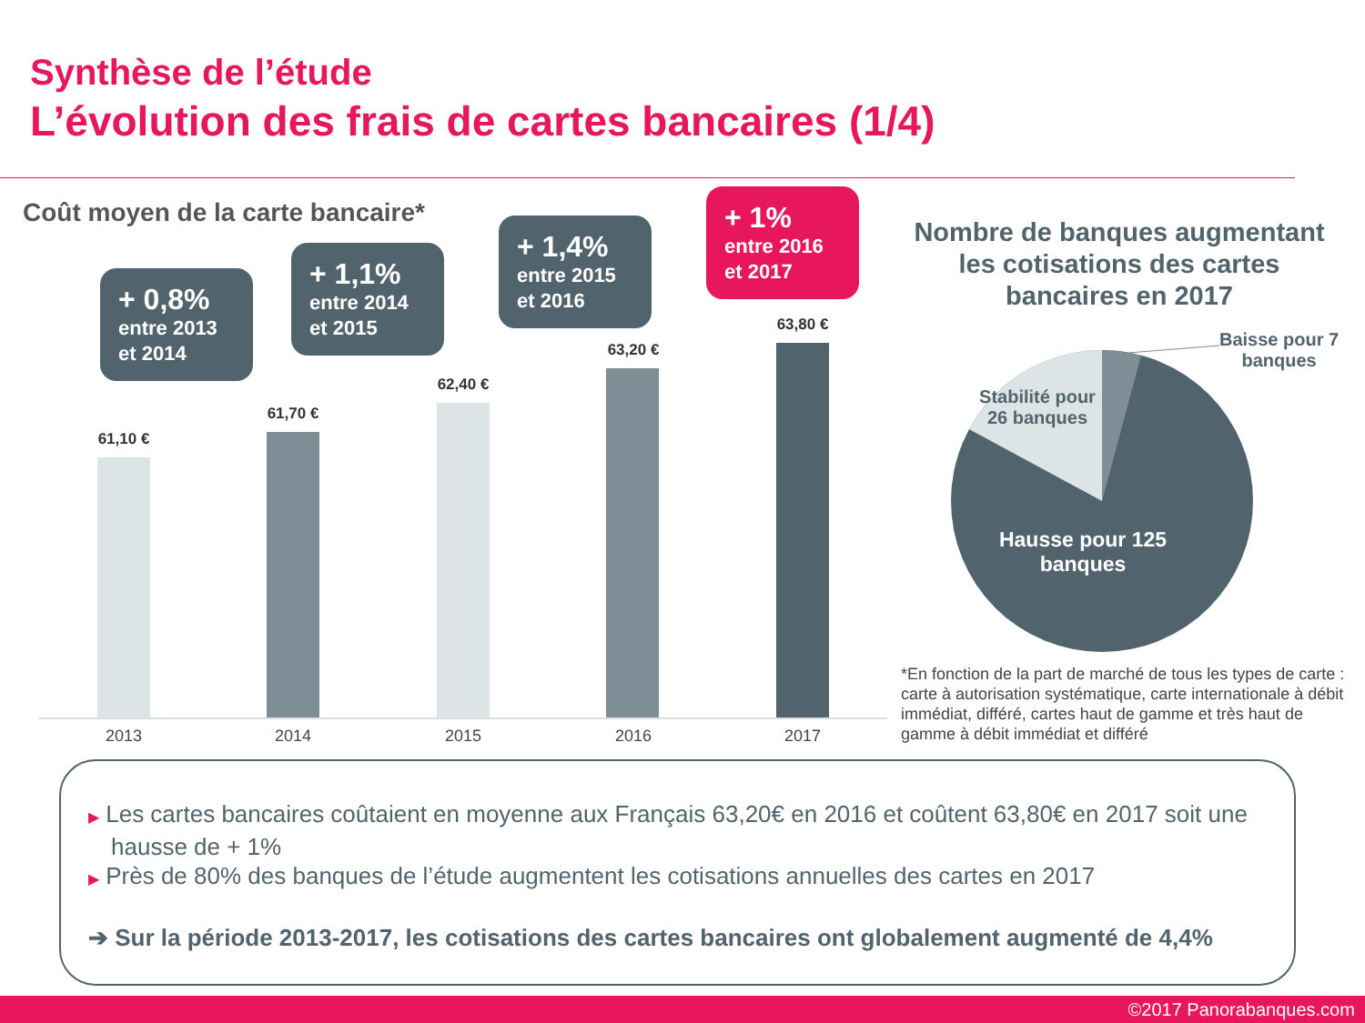Synthèse de l’étude
L’évolution des frais de cartes bancaires (1/4)
Coût moyen de la carte bancaire*
+ 0,8%
entre 2013 et 2014
+ 1,1%
entre 2014 et 2015
+ 1,4%
entre 2015 et 2016
+ 1%
entre 2016 et 2017
61,10 €
61,70 €
62,40 €
63,20 €
63,80 €
2013 2014 2015 2016 2017
Nombre de banques augmentant les cotisations des cartes bancaires en 2017
Baisse pour 7
banques
Stabilité pour 26 banques
Hausse pour 125 banques
*En fonction de la part de marché de tous les types de carte : carte à autorisation systématique, carte internationale à débit immédiat, différé, cartes haut de gamme et très haut de gamme à débit immédiat et différé
▶ Les cartes bancaires coûtaient en moyenne aux Français 63,20€ en 2016 et coûtent 63,80€ en 2017 soit une hausse de + 1%
▶ Près de 80% des banques de l’étude augmentent les cotisations annuelles des cartes en 2017
➔ Sur la période 2013-2017, les cotisations des cartes bancaires ont globalement augmenté de 4,4%
©2017 Panorabanques.com